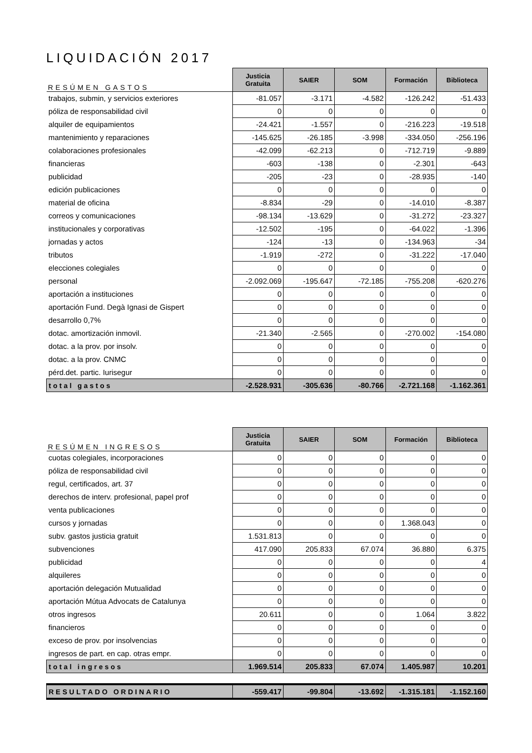LIQUIDACIÓN 2017
| RESÚMEN GASTOS | Justicia Gratuita | SAIER | SOM | Formación | Biblioteca |
| --- | --- | --- | --- | --- | --- |
| trabajos, submin, y servicios exteriores | -81.057 | -3.171 | -4.582 | -126.242 | -51.433 |
| póliza de responsabilidad civil | 0 | 0 | 0 | 0 | 0 |
| alquiler de equipamientos | -24.421 | -1.557 | 0 | -216.223 | -19.518 |
| mantenimiento y reparaciones | -145.625 | -26.185 | -3.998 | -334.050 | -256.196 |
| colaboraciones profesionales | -42.099 | -62.213 | 0 | -712.719 | -9.889 |
| financieras | -603 | -138 | 0 | -2.301 | -643 |
| publicidad | -205 | -23 | 0 | -28.935 | -140 |
| edición publicaciones | 0 | 0 | 0 | 0 | 0 |
| material de oficina | -8.834 | -29 | 0 | -14.010 | -8.387 |
| correos y comunicaciones | -98.134 | -13.629 | 0 | -31.272 | -23.327 |
| institucionales y corporativas | -12.502 | -195 | 0 | -64.022 | -1.396 |
| jornadas y actos | -124 | -13 | 0 | -134.963 | -34 |
| tributos | -1.919 | -272 | 0 | -31.222 | -17.040 |
| elecciones colegiales | 0 | 0 | 0 | 0 | 0 |
| personal | -2.092.069 | -195.647 | -72.185 | -755.208 | -620.276 |
| aportación a instituciones | 0 | 0 | 0 | 0 | 0 |
| aportación Fund. Degà Ignasi de Gispert | 0 | 0 | 0 | 0 | 0 |
| desarrollo 0,7% | 0 | 0 | 0 | 0 | 0 |
| dotac. amortización inmovil. | -21.340 | -2.565 | 0 | -270.002 | -154.080 |
| dotac. a la prov. por insolv. | 0 | 0 | 0 | 0 | 0 |
| dotac. a la prov. CNMC | 0 | 0 | 0 | 0 | 0 |
| pérd.det. partic. Iurisegur | 0 | 0 | 0 | 0 | 0 |
| total gastos | -2.528.931 | -305.636 | -80.766 | -2.721.168 | -1.162.361 |
| RESÚMEN INGRESOS | Justicia Gratuita | SAIER | SOM | Formación | Biblioteca |
| --- | --- | --- | --- | --- | --- |
| cuotas colegiales, incorporaciones | 0 | 0 | 0 | 0 | 0 |
| póliza de responsabilidad civil | 0 | 0 | 0 | 0 | 0 |
| regul, certificados, art. 37 | 0 | 0 | 0 | 0 | 0 |
| derechos de interv. profesional, papel prof | 0 | 0 | 0 | 0 | 0 |
| venta publicaciones | 0 | 0 | 0 | 0 | 0 |
| cursos y jornadas | 0 | 0 | 0 | 1.368.043 | 0 |
| subv. gastos justicia gratuit | 1.531.813 | 0 | 0 | 0 | 0 |
| subvenciones | 417.090 | 205.833 | 67.074 | 36.880 | 6.375 |
| publicidad | 0 | 0 | 0 | 0 | 4 |
| alquileres | 0 | 0 | 0 | 0 | 0 |
| aportación delegación Mutualidad | 0 | 0 | 0 | 0 | 0 |
| aportación Mútua Advocats de Catalunya | 0 | 0 | 0 | 0 | 0 |
| otros ingresos | 20.611 | 0 | 0 | 1.064 | 3.822 |
| financieros | 0 | 0 | 0 | 0 | 0 |
| exceso de prov. por insolvencias | 0 | 0 | 0 | 0 | 0 |
| ingresos de part. en cap. otras empr. | 0 | 0 | 0 | 0 | 0 |
| total ingresos | 1.969.514 | 205.833 | 67.074 | 1.405.987 | 10.201 |
| RESULTADO ORDINARIO | -559.417 | -99.804 | -13.692 | -1.315.181 | -1.152.160 |